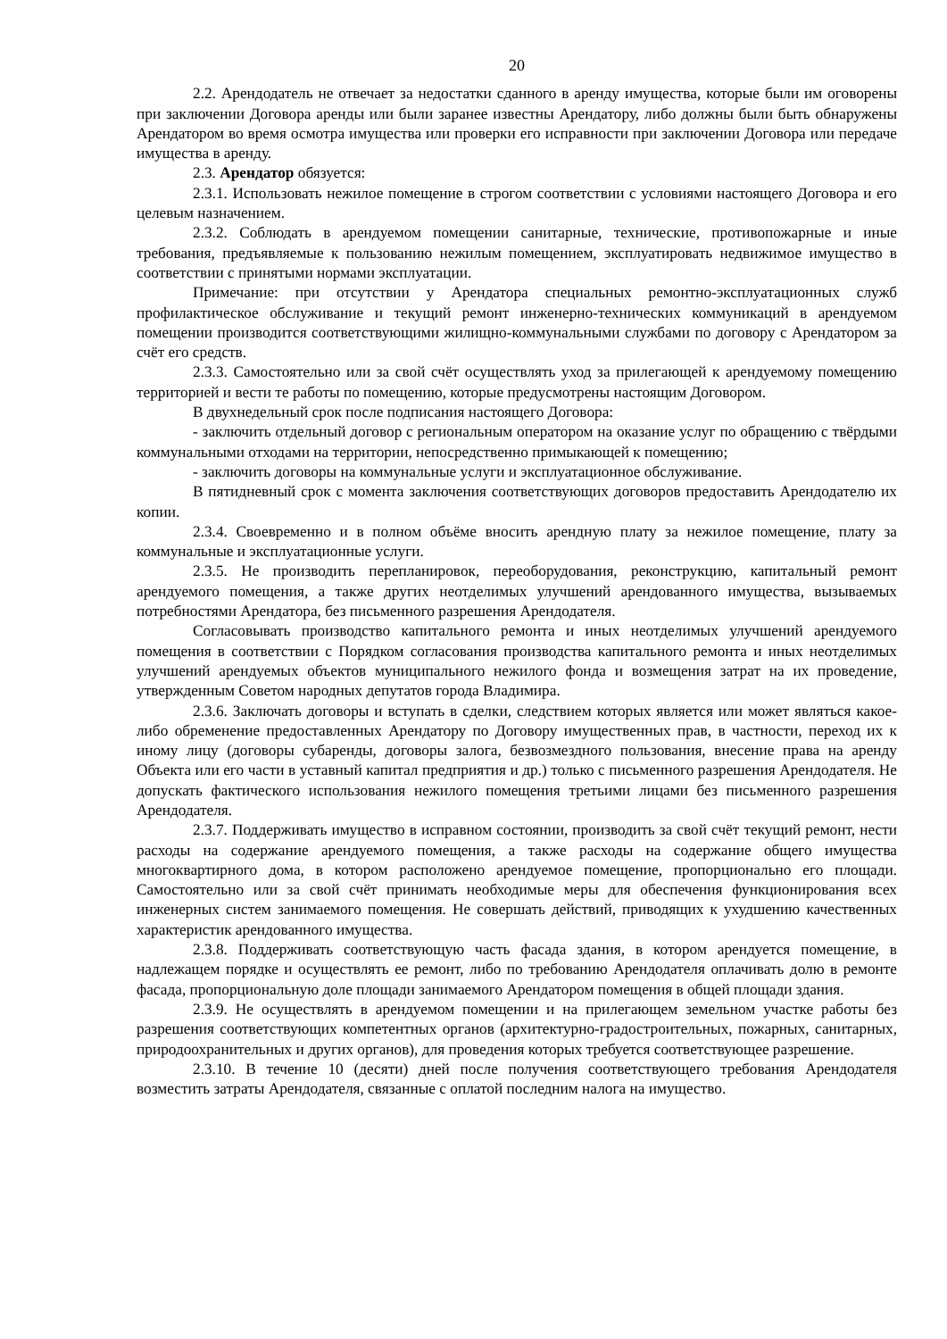20
2.2. Арендодатель не отвечает за недостатки сданного в аренду имущества, которые были им оговорены при заключении Договора аренды или были заранее известны Арендатору, либо должны были быть обнаружены Арендатором во время осмотра имущества или проверки его исправности при заключении Договора или передаче имущества в аренду.
2.3. Арендатор обязуется:
2.3.1. Использовать нежилое помещение в строгом соответствии с условиями настоящего Договора и его целевым назначением.
2.3.2. Соблюдать в арендуемом помещении санитарные, технические, противопожарные и иные требования, предъявляемые к пользованию нежилым помещением, эксплуатировать недвижимое имущество в соответствии с принятыми нормами эксплуатации.
Примечание: при отсутствии у Арендатора специальных ремонтно-эксплуатационных служб профилактическое обслуживание и текущий ремонт инженерно-технических коммуникаций в арендуемом помещении производится соответствующими жилищно-коммунальными службами по договору с Арендатором за счёт его средств.
2.3.3. Самостоятельно или за свой счёт осуществлять уход за прилегающей к арендуемому помещению территорией и вести те работы по помещению, которые предусмотрены настоящим Договором.
В двухнедельный срок после подписания настоящего Договора:
- заключить отдельный договор с региональным оператором на оказание услуг по обращению с твёрдыми коммунальными отходами на территории, непосредственно примыкающей к помещению;
- заключить договоры на коммунальные услуги и эксплуатационное обслуживание.
В пятидневный срок с момента заключения соответствующих договоров предоставить Арендодателю их копии.
2.3.4. Своевременно и в полном объёме вносить арендную плату за нежилое помещение, плату за коммунальные и эксплуатационные услуги.
2.3.5. Не производить перепланировок, переоборудования, реконструкцию, капитальный ремонт арендуемого помещения, а также других неотделимых улучшений арендованного имущества, вызываемых потребностями Арендатора, без письменного разрешения Арендодателя.
Согласовывать производство капитального ремонта и иных неотделимых улучшений арендуемого помещения в соответствии с Порядком согласования производства капитального ремонта и иных неотделимых улучшений арендуемых объектов муниципального нежилого фонда и возмещения затрат на их проведение, утвержденным Советом народных депутатов города Владимира.
2.3.6. Заключать договоры и вступать в сделки, следствием которых является или может являться какое-либо обременение предоставленных Арендатору по Договору имущественных прав, в частности, переход их к иному лицу (договоры субаренды, договоры залога, безвозмездного пользования, внесение права на аренду Объекта или его части в уставный капитал предприятия и др.) только с письменного разрешения Арендодателя. Не допускать фактического использования нежилого помещения третьими лицами без письменного разрешения Арендодателя.
2.3.7. Поддерживать имущество в исправном состоянии, производить за свой счёт текущий ремонт, нести расходы на содержание арендуемого помещения, а также расходы на содержание общего имущества многоквартирного дома, в котором расположено арендуемое помещение, пропорционально его площади. Самостоятельно или за свой счёт принимать необходимые меры для обеспечения функционирования всех инженерных систем занимаемого помещения. Не совершать действий, приводящих к ухудшению качественных характеристик арендованного имущества.
2.3.8. Поддерживать соответствующую часть фасада здания, в котором арендуется помещение, в надлежащем порядке и осуществлять ее ремонт, либо по требованию Арендодателя оплачивать долю в ремонте фасада, пропорциональную доле площади занимаемого Арендатором помещения в общей площади здания.
2.3.9. Не осуществлять в арендуемом помещении и на прилегающем земельном участке работы без разрешения соответствующих компетентных органов (архитектурно-градостроительных, пожарных, санитарных, природоохранительных и других органов), для проведения которых требуется соответствующее разрешение.
2.3.10. В течение 10 (десяти) дней после получения соответствующего требования Арендодателя возместить затраты Арендодателя, связанные с оплатой последним налога на имущество.